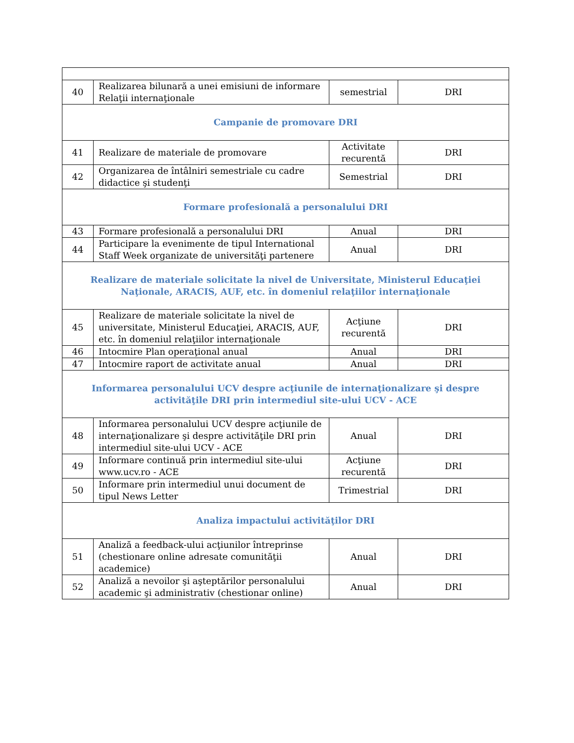| 40 | Realizarea bilunară a unei emisiuni de informare Relaţii internaţionale | semestrial | DRI |
| Campanie de promovare DRI | | | |
| 41 | Realizare de materiale de promovare | Activitate recurentă | DRI |
| 42 | Organizarea de întâlniri semestriale cu cadre didactice şi studenţi | Semestrial | DRI |
| Formare profesională a personalului DRI | | | |
| 43 | Formare profesională a personalului DRI | Anual | DRI |
| 44 | Participare la evenimente de tipul International Staff Week organizate de universităţi partenere | Anual | DRI |
| Realizare de materiale solicitate la nivel de Universitate, Ministerul Educaţiei Naţionale, ARACIS, AUF, etc. în domeniul relaţiilor internaţionale | | | |
| 45 | Realizare de materiale solicitate la nivel de universitate, Ministerul Educaţiei, ARACIS, AUF, etc. în domeniul relaţiilor internaţionale | Acţiune recurentă | DRI |
| 46 | Intocmire Plan operaţional anual | Anual | DRI |
| 47 | Intocmire raport de activitate anual | Anual | DRI |
| Informarea personalului UCV despre acţiunile de internaţionalizare şi despre activităţile DRI prin intermediul site-ului UCV - ACE | | | |
| 48 | Informarea personalului UCV despre acţiunile de internaţionalizare şi despre activităţile DRI prin intermediul site-ului UCV - ACE | Anual | DRI |
| 49 | Informare continuă prin intermediul site-ului www.ucv.ro - ACE | Acţiune recurentă | DRI |
| 50 | Informare prin intermediul unui document de tipul News Letter | Trimestrial | DRI |
| Analiza impactului activităţilor DRI | | | |
| 51 | Analiză a feedback-ului acţiunilor întreprinse (chestionare online adresate comunităţii academice) | Anual | DRI |
| 52 | Analiză a nevoilor şi aşteptărilor personalului academic şi administrativ (chestionar online) | Anual | DRI |